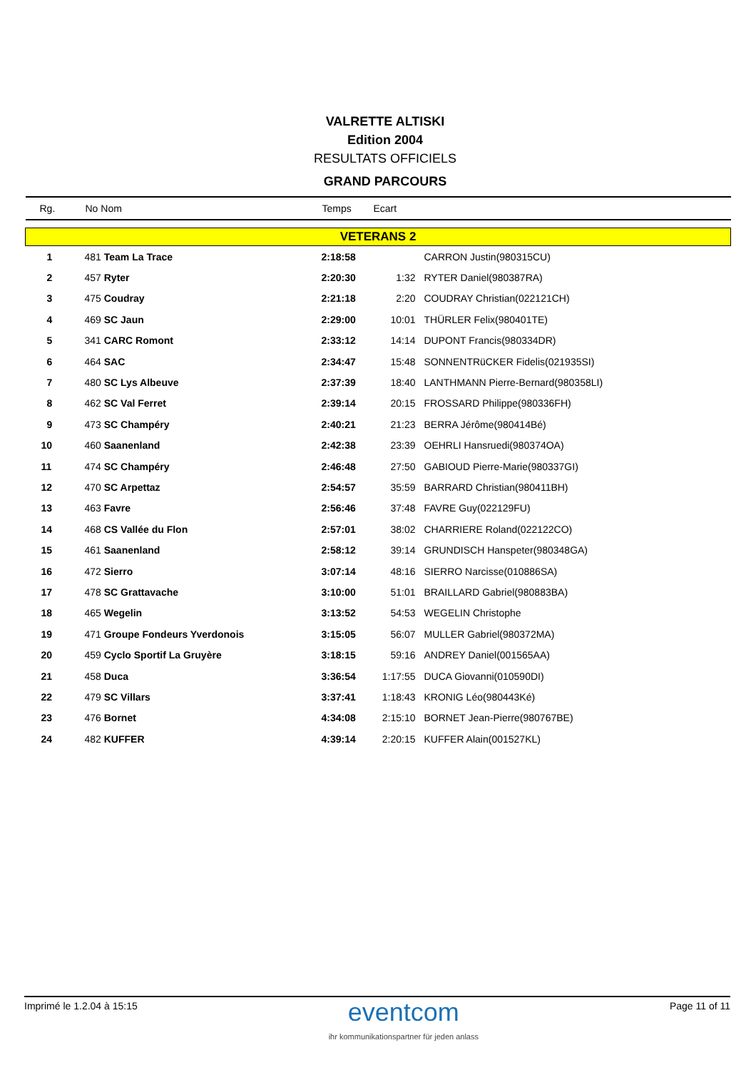VALRETTE ALTISKI
Edition 2004
RESULTATS OFFICIELS
GRAND PARCOURS
| Rg. | No Nom | Temps | Ecart | |
| --- | --- | --- | --- | --- |
| VETERANS 2 | | | | |
| 1 | 481 Team La Trace | 2:18:58 | | CARRON Justin(980315CU) |
| 2 | 457 Ryter | 2:20:30 | 1:32 | RYTER Daniel(980387RA) |
| 3 | 475 Coudray | 2:21:18 | 2:20 | COUDRAY Christian(022121CH) |
| 4 | 469 SC Jaun | 2:29:00 | 10:01 | THÜRLER Felix(980401TE) |
| 5 | 341 CARC Romont | 2:33:12 | 14:14 | DUPONT Francis(980334DR) |
| 6 | 464 SAC | 2:34:47 | 15:48 | SONNENTRüCKER Fidelis(021935SI) |
| 7 | 480 SC Lys Albeuve | 2:37:39 | 18:40 | LANTHMANN Pierre-Bernard(980358LI) |
| 8 | 462 SC Val Ferret | 2:39:14 | 20:15 | FROSSARD Philippe(980336FH) |
| 9 | 473 SC Champéry | 2:40:21 | 21:23 | BERRA Jérôme(980414Bé) |
| 10 | 460 Saanenland | 2:42:38 | 23:39 | OEHRLI Hansruedi(980374OA) |
| 11 | 474 SC Champéry | 2:46:48 | 27:50 | GABIOUD Pierre-Marie(980337GI) |
| 12 | 470 SC Arpettaz | 2:54:57 | 35:59 | BARRARD Christian(980411BH) |
| 13 | 463 Favre | 2:56:46 | 37:48 | FAVRE Guy(022129FU) |
| 14 | 468 CS Vallée du Flon | 2:57:01 | 38:02 | CHARRIERE Roland(022122CO) |
| 15 | 461 Saanenland | 2:58:12 | 39:14 | GRUNDISCH Hanspeter(980348GA) |
| 16 | 472 Sierro | 3:07:14 | 48:16 | SIERRO Narcisse(010886SA) |
| 17 | 478 SC Grattavache | 3:10:00 | 51:01 | BRAILLARD Gabriel(980883BA) |
| 18 | 465 Wegelin | 3:13:52 | 54:53 | WEGELIN Christophe |
| 19 | 471 Groupe Fondeurs Yverdonois | 3:15:05 | 56:07 | MULLER Gabriel(980372MA) |
| 20 | 459 Cyclo Sportif La Gruyère | 3:18:15 | 59:16 | ANDREY Daniel(001565AA) |
| 21 | 458 Duca | 3:36:54 | 1:17:55 | DUCA Giovanni(010590DI) |
| 22 | 479 SC Villars | 3:37:41 | 1:18:43 | KRONIG Léo(980443Ké) |
| 23 | 476 Bornet | 4:34:08 | 2:15:10 | BORNET Jean-Pierre(980767BE) |
| 24 | 482 KUFFER | 4:39:14 | 2:20:15 | KUFFER Alain(001527KL) |
Imprimé le 1.2.04 à 15:15
eventcom
ihr kommunikationspartner für jeden anlass
Page 11 of 11